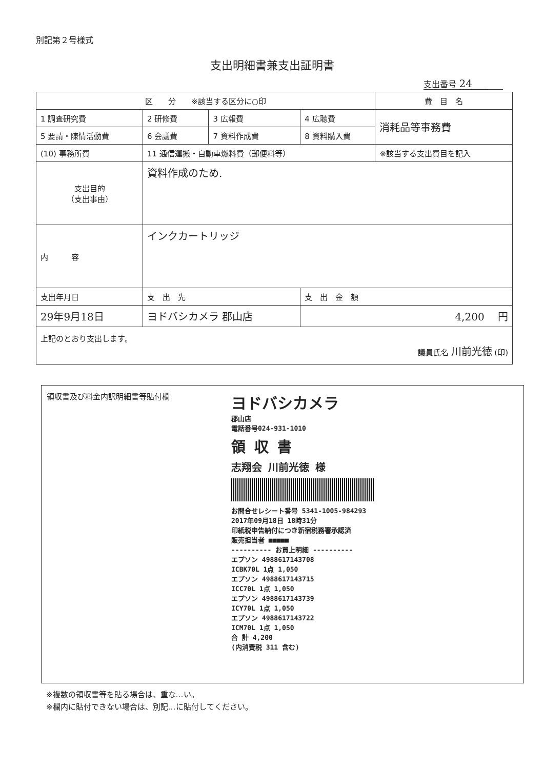別記第２号様式
支出明細書兼支出証明書
支出番号 24
| 区 分 ※該当する区分に○印 | | | | 費 目 名 |
| --- | --- | --- | --- | --- |
| 1 調査研究費 | 2 研修費 | 3 広報費 | 4 広聴費 | 消耗品等事務費 |
| 5 要請・陳情活動費 | 6 会議費 | 7 資料作成費 | 8 資料購入費 | |
| (10) 事務所費 | 11 通信運搬・自動車燃料費（郵便料等） | | | ※該当する支出費目を記入 |
| 支出目的 （支出事由） | 資料作成のため. | | | |
| 内 容 | インクカートリッジ | | | |
| 支出年月日 | 支 出 先 | | 支 出 金 額 | |
| 29年9月18日 | ヨドバシカメラ 郡山店 | | 4,200 円 | |
| 上記のとおり支出します。 議員氏名 川前光徳 (印) | | | | |
領収書及び料金内訳明細書等貼付欄
ヨドバシカメラ
郡山店
電話番号024-931-1010
領 収 書
志翔会 川前光徳 様
お問合せレシート番号 5341-1005-984293 2017年09月18日 18時31分
印紙税申告納付につき新宿税務署承認済
販売担当者 ■■■■■
---------- お買上明細 ----------
エプソン 4988617143708
ICBK70L 1点 1,050
エプソン 4988617143715
ICC70L 1点 1,050
エプソン 4988617143739
ICY70L 1点 1,050
エプソン 4988617143722
ICM70L 1点 1,050
合 計 4,200
(内消費税 311 含む)
※複数の領収書等を貼る場合は、重な…い。
※欄内に貼付できない場合は、別記…に貼付してください。